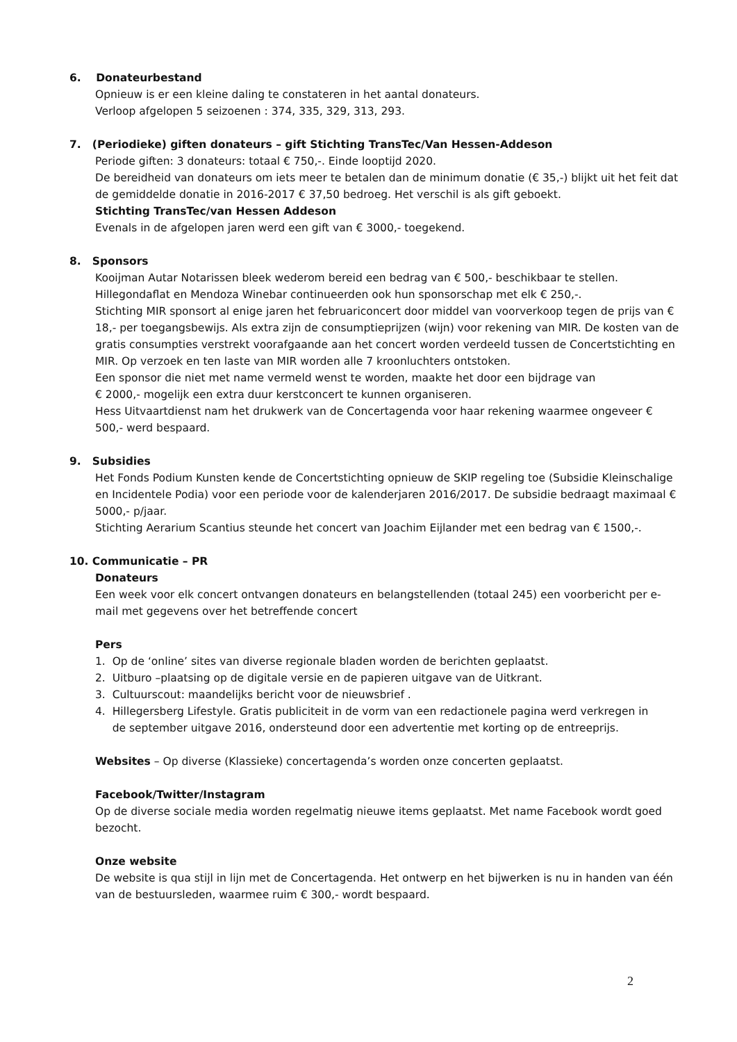6. Donateurbestand
Opnieuw is er een kleine daling te constateren in het aantal donateurs.
Verloop afgelopen 5 seizoenen : 374, 335, 329, 313, 293.
7. (Periodieke) giften donateurs – gift Stichting TransTec/Van Hessen-Addeson
Periode giften: 3 donateurs: totaal € 750,-. Einde looptijd 2020.
De bereidheid van donateurs om iets meer te betalen dan de minimum donatie (€ 35,-) blijkt uit het feit dat de gemiddelde donatie in 2016-2017 € 37,50 bedroeg. Het verschil is als gift geboekt.
Stichting TransTec/van Hessen Addeson
Evenals in de afgelopen jaren werd een gift van € 3000,- toegekend.
8. Sponsors
Kooijman Autar Notarissen bleek wederom bereid een bedrag van € 500,- beschikbaar te stellen.
Hillegondaflat en Mendoza Winebar continueerden ook hun sponsorschap met elk € 250,-.
Stichting MIR sponsort al enige jaren het februariconcert door middel van voorverkoop tegen de prijs van € 18,- per toegangsbewijs. Als extra zijn de consumptieprijzen (wijn) voor rekening van MIR. De kosten van de gratis consumpties verstrekt voorafgaande aan het concert worden verdeeld tussen de Concertstichting en MIR. Op verzoek en ten laste van MIR worden alle 7 kroonluchters ontstoken.
Een sponsor die niet met name vermeld wenst te worden, maakte het door een bijdrage van
€ 2000,- mogelijk een extra duur kerstconcert te kunnen organiseren.
Hess Uitvaartdienst nam het drukwerk van de Concertagenda voor haar rekening waarmee ongeveer € 500,- werd bespaard.
9. Subsidies
Het Fonds Podium Kunsten kende de Concertstichting opnieuw de SKIP regeling toe (Subsidie Kleinschalige en Incidentele Podia) voor een periode voor de kalenderjaren 2016/2017. De subsidie bedraagt maximaal € 5000,- p/jaar.
Stichting Aerarium Scantius steunde het concert van Joachim Eijlander met een bedrag van € 1500,-.
10. Communicatie – PR
Donateurs
Een week voor elk concert ontvangen donateurs en belangstellenden (totaal 245) een voorbericht per e-mail met gegevens over het betreffende concert
Pers
1. Op de ‘online’ sites van diverse regionale bladen worden de berichten geplaatst.
2. Uitburo –plaatsing op de digitale versie en de papieren uitgave van de Uitkrant.
3. Cultuurscout: maandelijks bericht voor de nieuwsbrief .
4. Hillegersberg Lifestyle. Gratis publiciteit in de vorm van een redactionele pagina werd verkregen in
de september uitgave 2016, ondersteund door een advertentie met korting op de entreeprijs.
Websites – Op diverse (Klassieke) concertagenda’s worden onze concerten geplaatst.
Facebook/Twitter/Instagram
Op de diverse sociale media worden regelmatig nieuwe items geplaatst. Met name Facebook wordt goed bezocht.
Onze website
De website is qua stijl in lijn met de Concertagenda. Het ontwerp en het bijwerken is nu in handen van één van de bestuursleden, waarmee ruim € 300,- wordt bespaard.
2